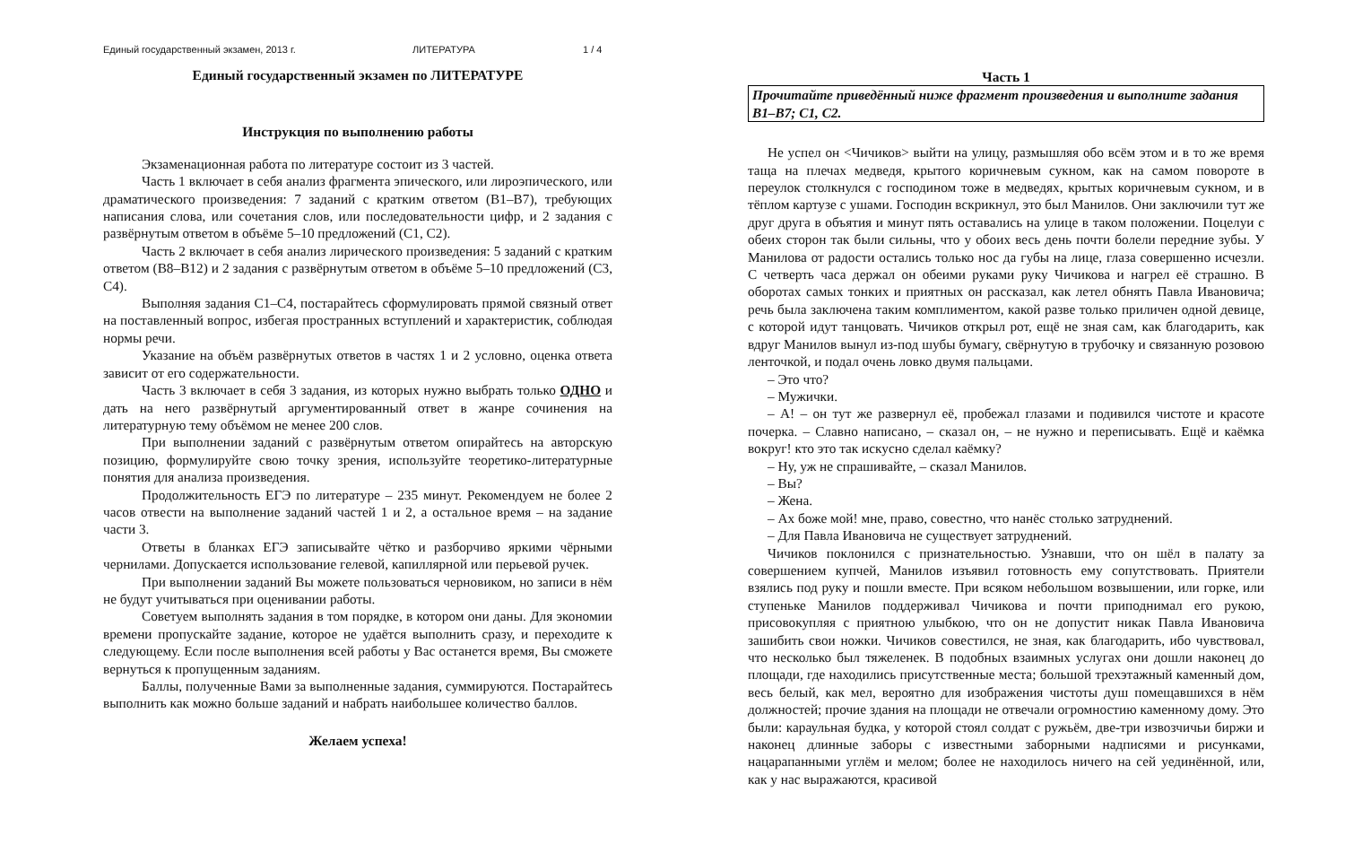Единый государственный экзамен, 2013 г. ЛИТЕРАТУРА 1 / 4
Единый государственный экзамен по ЛИТЕРАТУРЕ
Инструкция по выполнению работы
Экзаменационная работа по литературе состоит из 3 частей.
Часть 1 включает в себя анализ фрагмента эпического, или лироэпического, или драматического произведения: 7 заданий с кратким ответом (В1–В7), требующих написания слова, или сочетания слов, или последовательности цифр, и 2 задания с развёрнутым ответом в объёме 5–10 предложений (С1, С2).
Часть 2 включает в себя анализ лирического произведения: 5 заданий с кратким ответом (В8–В12) и 2 задания с развёрнутым ответом в объёме 5–10 предложений (С3, С4).
Выполняя задания С1–С4, постарайтесь сформулировать прямой связный ответ на поставленный вопрос, избегая пространных вступлений и характеристик, соблюдая нормы речи.
Указание на объём развёрнутых ответов в частях 1 и 2 условно, оценка ответа зависит от его содержательности.
Часть 3 включает в себя 3 задания, из которых нужно выбрать только ОДНО и дать на него развёрнутый аргументированный ответ в жанре сочинения на литературную тему объёмом не менее 200 слов.
При выполнении заданий с развёрнутым ответом опирайтесь на авторскую позицию, формулируйте свою точку зрения, используйте теоретико-литературные понятия для анализа произведения.
Продолжительность ЕГЭ по литературе – 235 минут. Рекомендуем не более 2 часов отвести на выполнение заданий частей 1 и 2, а остальное время – на задание части 3.
Ответы в бланках ЕГЭ записывайте чётко и разборчиво яркими чёрными чернилами. Допускается использование гелевой, капиллярной или перьевой ручек.
При выполнении заданий Вы можете пользоваться черновиком, но записи в нём не будут учитываться при оценивании работы.
Советуем выполнять задания в том порядке, в котором они даны. Для экономии времени пропускайте задание, которое не удаётся выполнить сразу, и переходите к следующему. Если после выполнения всей работы у Вас останется время, Вы сможете вернуться к пропущенным заданиям.
Баллы, полученные Вами за выполненные задания, суммируются. Постарайтесь выполнить как можно больше заданий и набрать наибольшее количество баллов.
Желаем успеха!
Часть 1
Прочитайте приведённый ниже фрагмент произведения и выполните задания В1–В7; С1, С2.
Не успел он <Чичиков> выйти на улицу, размышляя обо всём этом и в то же время таща на плечах медведя, крытого коричневым сукном, как на самом повороте в переулок столкнулся с господином тоже в медведях, крытых коричневым сукном, и в тёплом картузе с ушами. Господин вскрикнул, это был Манилов. Они заключили тут же друг друга в объятия и минут пять оставались на улице в таком положении. Поцелуи с обеих сторон так были сильны, что у обоих весь день почти болели передние зубы. У Манилова от радости остались только нос да губы на лице, глаза совершенно исчезли. С четверть часа держал он обеими руками руку Чичикова и нагрел её страшно. В оборотах самых тонких и приятных он рассказал, как летел обнять Павла Ивановича; речь была заключена таким комплиментом, какой разве только приличен одной девице, с которой идут танцовать. Чичиков открыл рот, ещё не зная сам, как благодарить, как вдруг Манилов вынул из-под шубы бумагу, свёрнутую в трубочку и связанную розовою ленточкой, и подал очень ловко двумя пальцами.
– Это что?
– Мужички.
– А! – он тут же развернул её, пробежал глазами и подивился чистоте и красоте почерка. – Славно написано, – сказал он, – не нужно и переписывать. Ещё и каёмка вокруг! кто это так искусно сделал каёмку?
– Ну, уж не спрашивайте, – сказал Манилов.
– Вы?
– Жена.
– Ах боже мой! мне, право, совестно, что нанёс столько затруднений.
– Для Павла Ивановича не существует затруднений.
Чичиков поклонился с признательностью. Узнавши, что он шёл в палату за совершением купчей, Манилов изъявил готовность ему сопутствовать. Приятели взялись под руку и пошли вместе. При всяком небольшом возвышении, или горке, или ступеньке Манилов поддерживал Чичикова и почти приподнимал его рукою, присовокупляя с приятною улыбкою, что он не допустит никак Павла Ивановича зашибить свои ножки. Чичиков совестился, не зная, как благодарить, ибо чувствовал, что несколько был тяжеленек. В подобных взаимных услугах они дошли наконец до площади, где находились присутственные места; большой трехэтажный каменный дом, весь белый, как мел, вероятно для изображения чистоты душ помещавшихся в нём должностей; прочие здания на площади не отвечали огромностию каменному дому. Это были: караульная будка, у которой стоял солдат с ружьём, две-три извозчичьи биржи и наконец длинные заборы с известными заборными надписями и рисунками, нацарапанными углём и мелом; более не находилось ничего на сей уединённой, или, как у нас выражаются, красивой